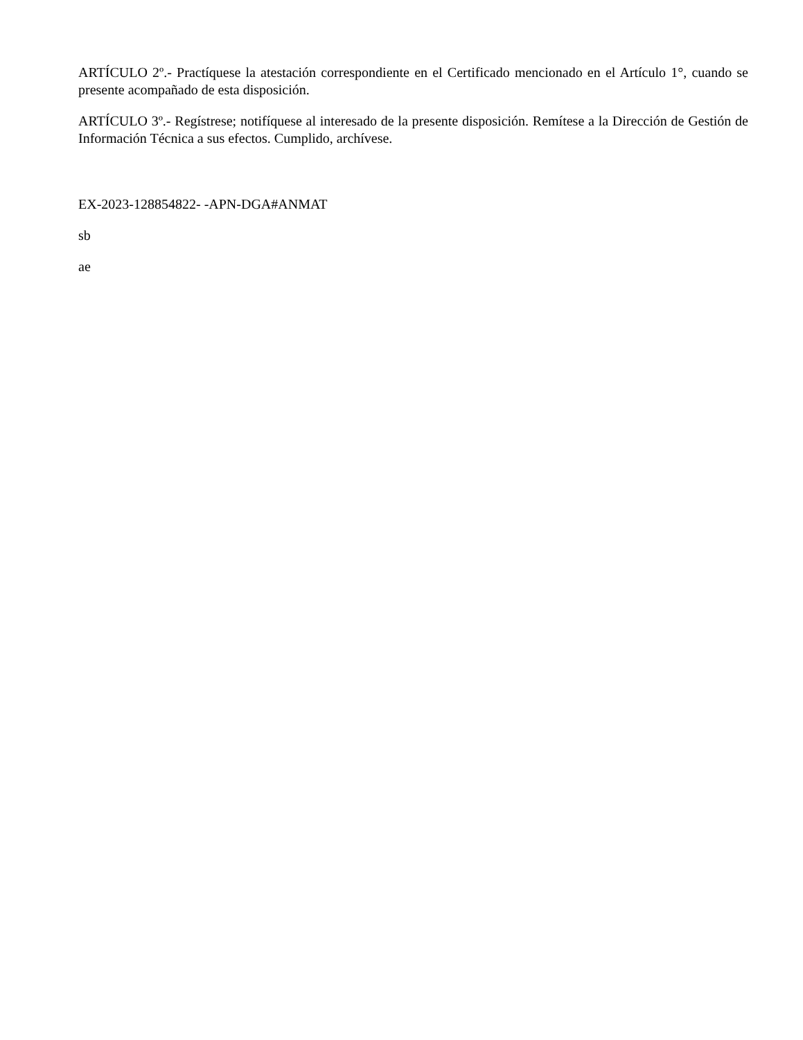ARTÍCULO 2º.- Practíquese la atestación correspondiente en el Certificado mencionado en el Artículo 1°, cuando se presente acompañado de esta disposición.
ARTÍCULO 3º.- Regístrese; notifíquese al interesado de la presente disposición. Remítese a la Dirección de Gestión de Información Técnica a sus efectos. Cumplido, archívese.
EX-2023-128854822- -APN-DGA#ANMAT
sb
ae